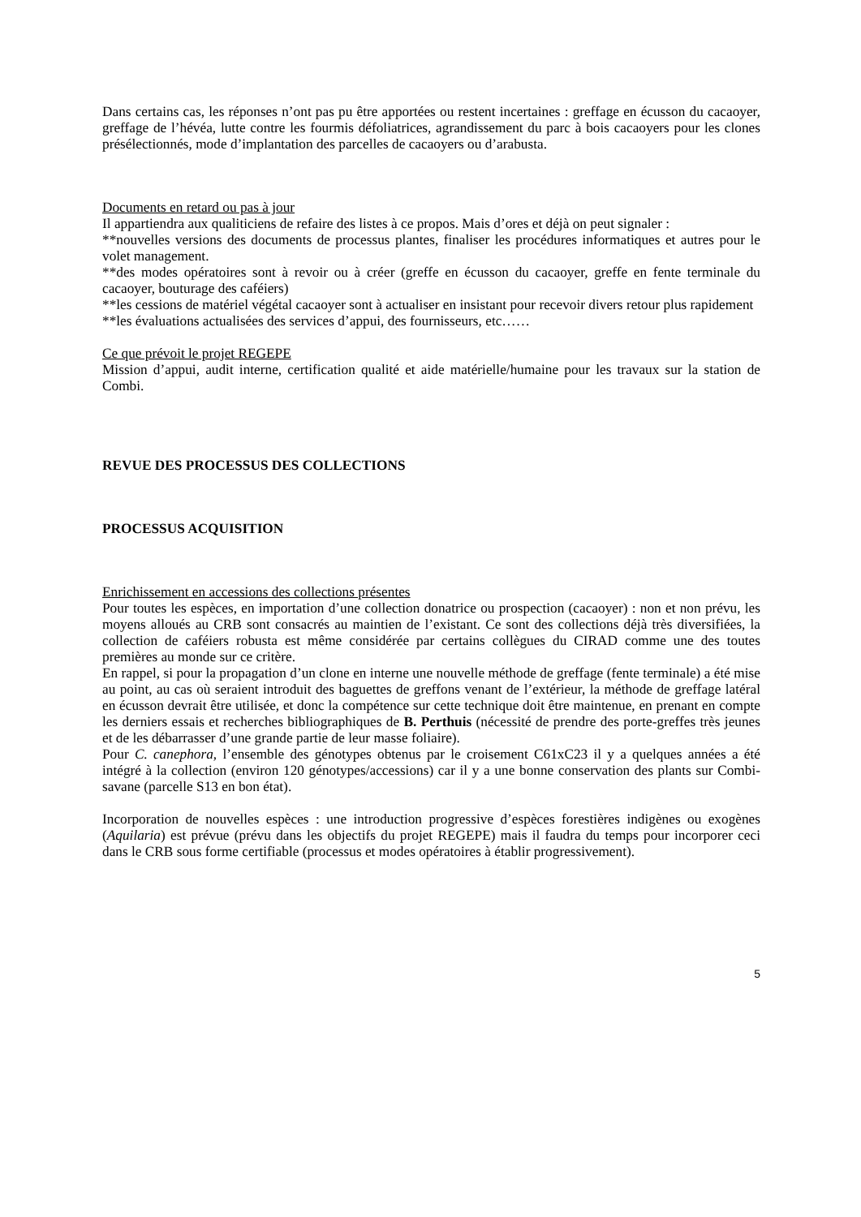Dans certains cas, les réponses n’ont pas pu être apportées ou restent incertaines : greffage en écusson du cacaoyer, greffage de l’hévéa, lutte contre les fourmis défoliatrices, agrandissement du parc à bois cacaoyers pour les clones présélectionnés, mode d’implantation des parcelles de cacaoyers ou d’arabusta.
Documents en retard ou pas à jour
Il appartiendra aux qualiticiens de refaire des listes à ce propos. Mais d’ores et déjà on peut signaler :
**nouvelles versions des documents de processus plantes, finaliser les procédures informatiques et autres pour le volet management.
**des modes opératoires sont à revoir ou à créer (greffe en écusson du cacaoyer, greffe en fente terminale du cacaoyer, bouturage des caféiers)
**les cessions de matériel végétal cacaoyer sont à actualiser en insistant pour recevoir divers retour plus rapidement
**les évaluations actualisées des services d’appui, des fournisseurs, etc……
Ce que prévoit le projet REGEPE
Mission d’appui, audit interne, certification qualité et aide matérielle/humaine pour les travaux sur la station de Combi.
REVUE DES PROCESSUS DES COLLECTIONS
PROCESSUS ACQUISITION
Enrichissement en accessions des collections présentes
Pour toutes les espèces, en importation d’une collection donatrice ou prospection (cacaoyer) : non et non prévu, les moyens alloués au CRB sont consacrés au maintien de l’existant. Ce sont des collections déjà très diversifiées, la collection de caféiers robusta est même considérée par certains collègues du CIRAD comme une des toutes premières au monde sur ce critère.
En rappel, si pour la propagation d’un clone en interne une nouvelle méthode de greffage (fente terminale) a été mise au point, au cas où seraient introduit des baguettes de greffons venant de l’extérieur, la méthode de greffage latéral en écusson devrait être utilisée, et donc la compétence sur cette technique doit être maintenue, en prenant en compte les derniers essais et recherches bibliographiques de B. Perthuis (nécessité de prendre des porte-greffes très jeunes et de les débarrasser d’une grande partie de leur masse foliaire).
Pour C. canephora, l’ensemble des génotypes obtenus par le croisement C61xC23 il y a quelques années a été intégré à la collection (environ 120 génotypes/accessions) car il y a une bonne conservation des plants sur Combi-savane (parcelle S13 en bon état).
Incorporation de nouvelles espèces : une introduction progressive d’espèces forestières indigènes ou exogènes (Aquilaria) est prévue (prévu dans les objectifs du projet REGEPE) mais il faudra du temps pour incorporer ceci dans le CRB sous forme certifiable (processus et modes opératoires à établir progressivement).
5